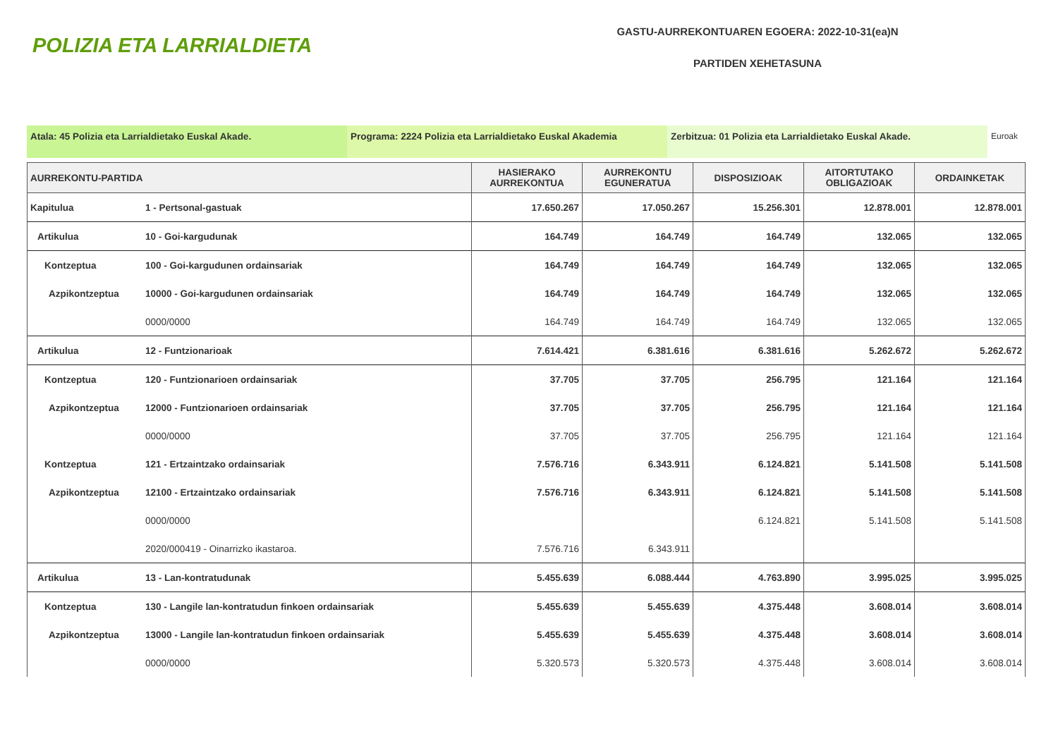POLIZIA ETA LARRIALDIETA
GASTU-AURREKONTUAREN EGOERA: 2022-10-31(ea)N
PARTIDEN XEHETASUNA
Atala: 45 Polizia eta Larrialdietako Euskal Akade. Programa: 2224 Polizia eta Larrialdietako Euskal Akademia
Zerbitzua: 01 Polizia eta Larrialdietako Euskal Akade. Euroak
| AURREKONTU-PARTIDA | | HASIERAKO AURREKONTUA | AURREKONTU EGUNERATUA | DISPOSIZIOAK | AITORTUTAKO OBLIGAZIOAK | ORDAINKETAK |
| --- | --- | --- | --- | --- | --- | --- |
| Kapitulua | 1 - Pertsonal-gastuak | 17.650.267 | 17.050.267 | 15.256.301 | 12.878.001 | 12.878.001 |
| Artikulua | 10 - Goi-kargudunak | 164.749 | 164.749 | 164.749 | 132.065 | 132.065 |
| Kontzeptua | 100 - Goi-kargudunen ordainsariak | 164.749 | 164.749 | 164.749 | 132.065 | 132.065 |
| Azpikontzeptua | 10000 - Goi-kargudunen ordainsariak | 164.749 | 164.749 | 164.749 | 132.065 | 132.065 |
| | 0000/0000 | 164.749 | 164.749 | 164.749 | 132.065 | 132.065 |
| Artikulua | 12 - Funtzionarioak | 7.614.421 | 6.381.616 | 6.381.616 | 5.262.672 | 5.262.672 |
| Kontzeptua | 120 - Funtzionarioen ordainsariak | 37.705 | 37.705 | 256.795 | 121.164 | 121.164 |
| Azpikontzeptua | 12000 - Funtzionarioen ordainsariak | 37.705 | 37.705 | 256.795 | 121.164 | 121.164 |
| | 0000/0000 | 37.705 | 37.705 | 256.795 | 121.164 | 121.164 |
| Kontzeptua | 121 - Ertzaintzako ordainsariak | 7.576.716 | 6.343.911 | 6.124.821 | 5.141.508 | 5.141.508 |
| Azpikontzeptua | 12100 - Ertzaintzako ordainsariak | 7.576.716 | 6.343.911 | 6.124.821 | 5.141.508 | 5.141.508 |
| | 0000/0000 | | | 6.124.821 | 5.141.508 | 5.141.508 |
| | 2020/000419 - Oinarrizko ikastaroa. | 7.576.716 | 6.343.911 | | | |
| Artikulua | 13 - Lan-kontratudunak | 5.455.639 | 6.088.444 | 4.763.890 | 3.995.025 | 3.995.025 |
| Kontzeptua | 130 - Langile lan-kontratudun finkoen ordainsariak | 5.455.639 | 5.455.639 | 4.375.448 | 3.608.014 | 3.608.014 |
| Azpikontzeptua | 13000 - Langile lan-kontratudun finkoen ordainsariak | 5.455.639 | 5.455.639 | 4.375.448 | 3.608.014 | 3.608.014 |
| | 0000/0000 | 5.320.573 | 5.320.573 | 4.375.448 | 3.608.014 | 3.608.014 |